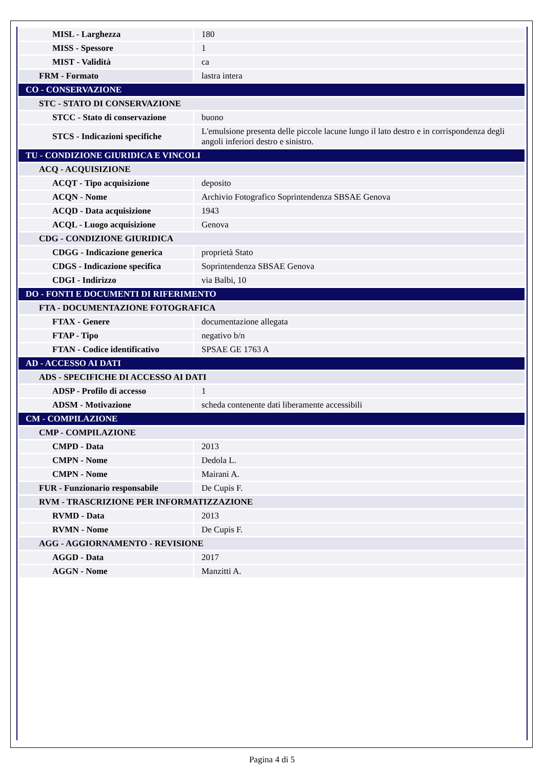| MISL - Larghezza | 180 |
| MISS - Spessore | 1 |
| MIST - Validità | ca |
| FRM - Formato | lastra intera |
| CO - CONSERVAZIONE | |
| STC - STATO DI CONSERVAZIONE | |
| STCC - Stato di conservazione | buono |
| STCS - Indicazioni specifiche | L'emulsione presenta delle piccole lacune lungo il lato destro e in corrispondenza degli angoli inferiori destro e sinistro. |
| TU - CONDIZIONE GIURIDICA E VINCOLI | |
| ACQ - ACQUISIZIONE | |
| ACQT - Tipo acquisizione | deposito |
| ACQN - Nome | Archivio Fotografico Soprintendenza SBSAE Genova |
| ACQD - Data acquisizione | 1943 |
| ACQL - Luogo acquisizione | Genova |
| CDG - CONDIZIONE GIURIDICA | |
| CDGG - Indicazione generica | proprietà Stato |
| CDGS - Indicazione specifica | Soprintendenza SBSAE Genova |
| CDGI - Indirizzo | via Balbi, 10 |
| DO - FONTI E DOCUMENTI DI RIFERIMENTO | |
| FTA - DOCUMENTAZIONE FOTOGRAFICA | |
| FTAX - Genere | documentazione allegata |
| FTAP - Tipo | negativo b/n |
| FTAN - Codice identificativo | SPSAE GE 1763 A |
| AD - ACCESSO AI DATI | |
| ADS - SPECIFICHE DI ACCESSO AI DATI | |
| ADSP - Profilo di accesso | 1 |
| ADSM - Motivazione | scheda contenente dati liberamente accessibili |
| CM - COMPILAZIONE | |
| CMP - COMPILAZIONE | |
| CMPD - Data | 2013 |
| CMPN - Nome | Dedola L. |
| CMPN - Nome | Mairani A. |
| FUR - Funzionario responsabile | De Cupis F. |
| RVM - TRASCRIZIONE PER INFORMATIZZAZIONE | |
| RVMD - Data | 2013 |
| RVMN - Nome | De Cupis F. |
| AGG - AGGIORNAMENTO - REVISIONE | |
| AGGD - Data | 2017 |
| AGGN - Nome | Manzitti A. |
Pagina 4 di 5